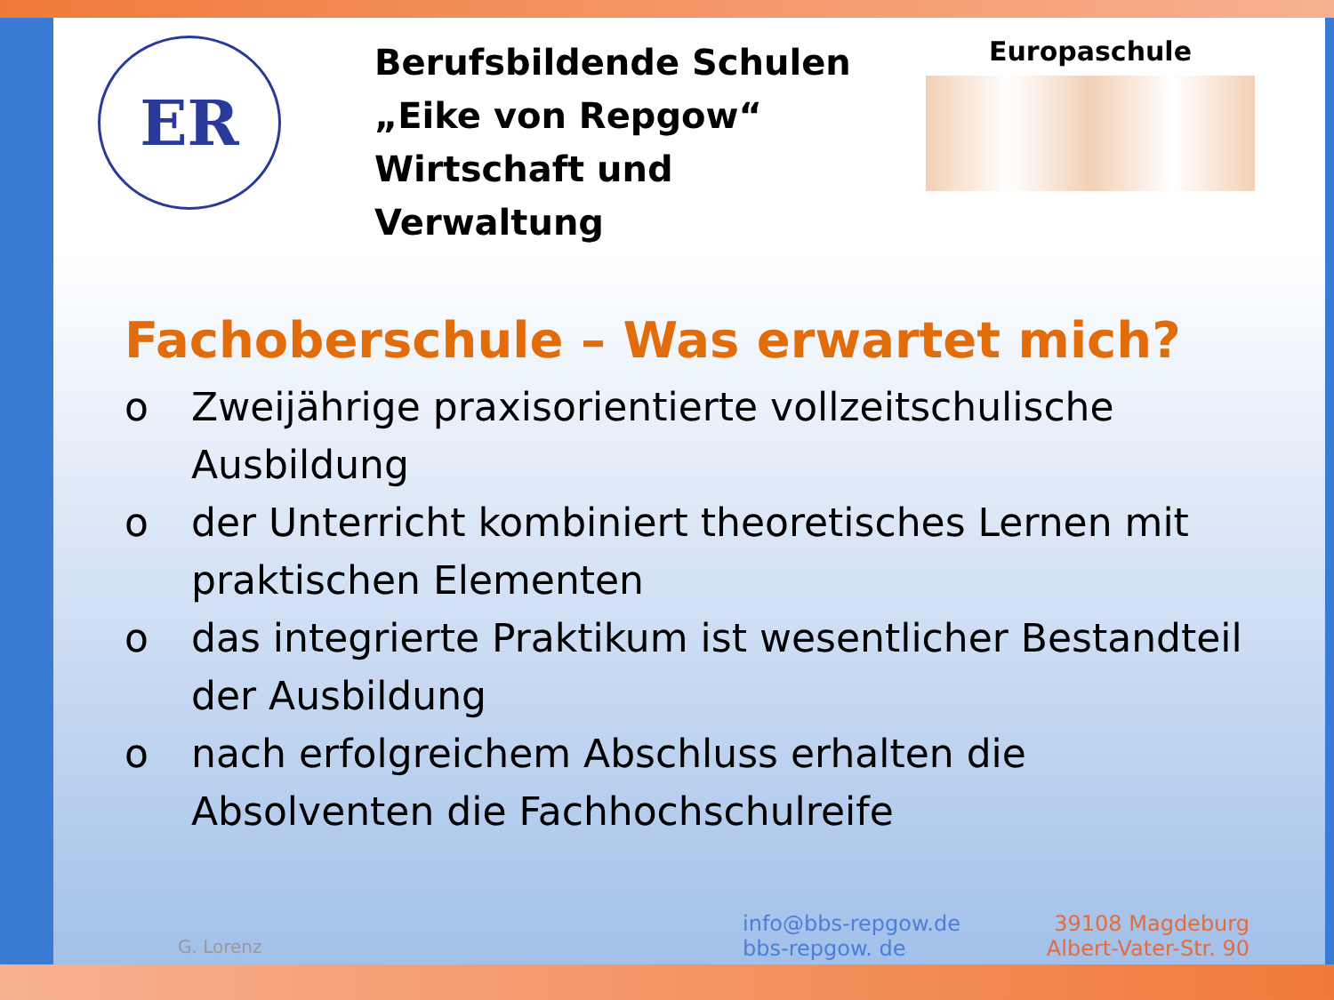ER
Berufsbildende Schulen
„Eike von Repgow“
Wirtschaft und Verwaltung
Europaschule
Fachoberschule – Was erwartet mich?
o Zweijährige praxisorientierte vollzeitschulische Ausbildung
o der Unterricht kombiniert theoretisches Lernen mit praktischen Elementen
o das integrierte Praktikum ist wesentlicher Bestandteil der Ausbildung
o nach erfolgreichem Abschluss erhalten die Absolventen die Fachhochschulreife
G. Lorenz
info@bbs-repgow.de
bbs-repgow. de
39108 Magdeburg
Albert-Vater-Str. 90